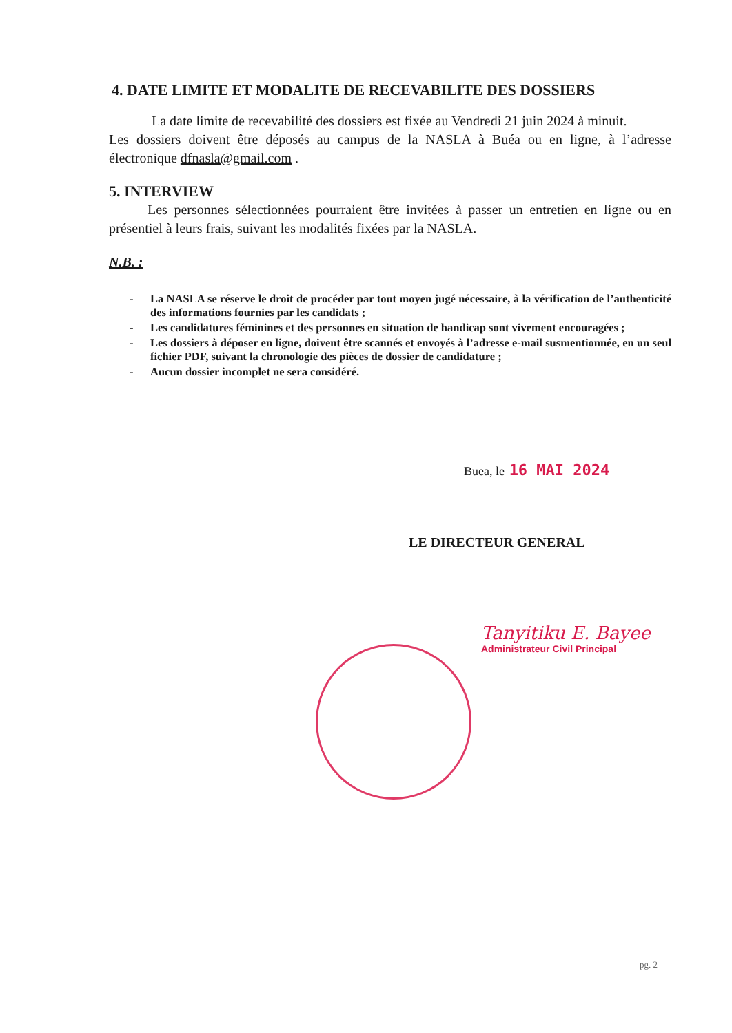4. DATE LIMITE ET MODALITE DE RECEVABILITE DES DOSSIERS
La date limite de recevabilité des dossiers est fixée au Vendredi 21 juin 2024 à minuit.
Les dossiers doivent être déposés au campus de la NASLA à Buéa ou en ligne, à l’adresse électronique dfnasla@gmail.com .
5. INTERVIEW
Les personnes sélectionnées pourraient être invitées à passer un entretien en ligne ou en présentiel à leurs frais, suivant les modalités fixées par la NASLA.
N.B. :
- La NASLA se réserve le droit de procéder par tout moyen jugé nécessaire, à la vérification de l’authenticité des informations fournies par les candidats ;
- Les candidatures féminines et des personnes en situation de handicap sont vivement encouragées ;
- Les dossiers à déposer en ligne, doivent être scannés et envoyés à l’adresse e-mail susmentionnée, en un seul fichier PDF, suivant la chronologie des pièces de dossier de candidature ;
- Aucun dossier incomplet ne sera considéré.
Buea, le 16 MAI 2024
LE DIRECTEUR GENERAL
Tanyitiku E. Bayee
Administrateur Civil Principal
pg. 2